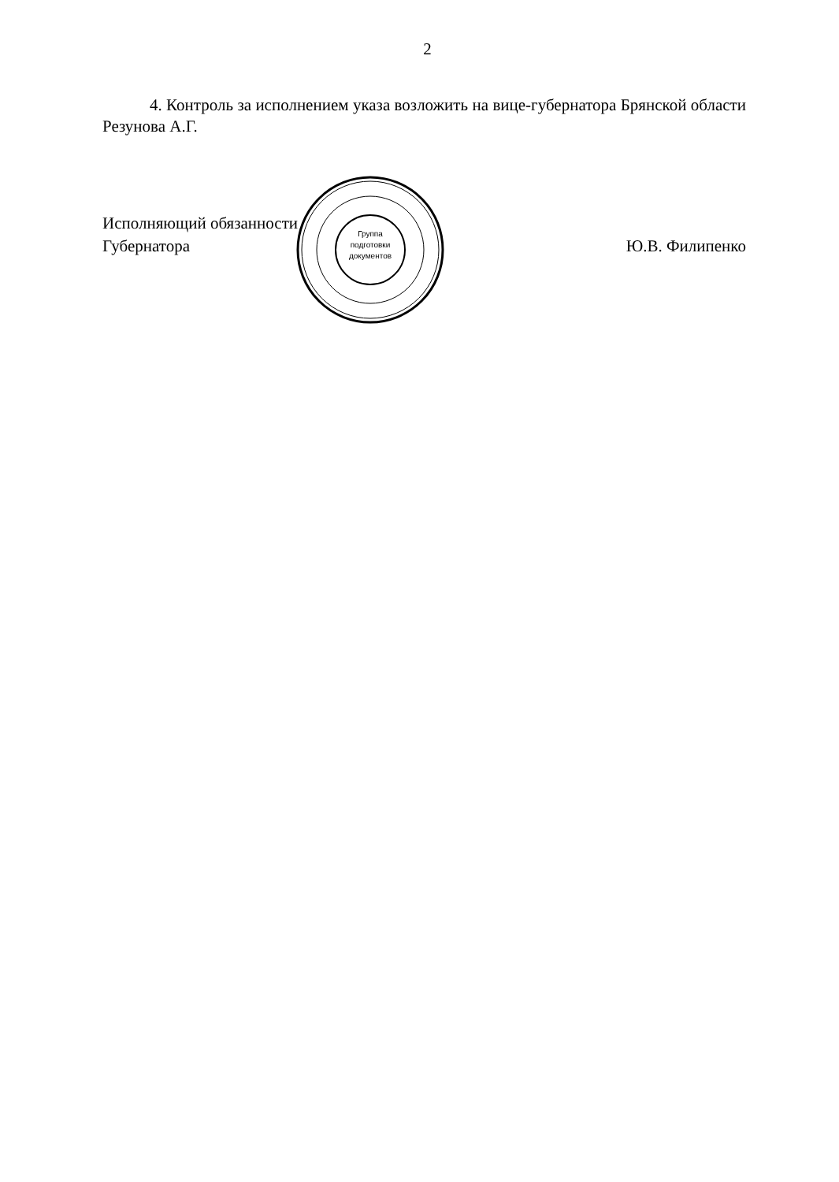2
4. Контроль за исполнением указа возложить на вице-губернатора Брянской области Резунова А.Г.
Исполняющий обязанности
Губернатора
Ю.В. Филипенко
Группа подготовки документов